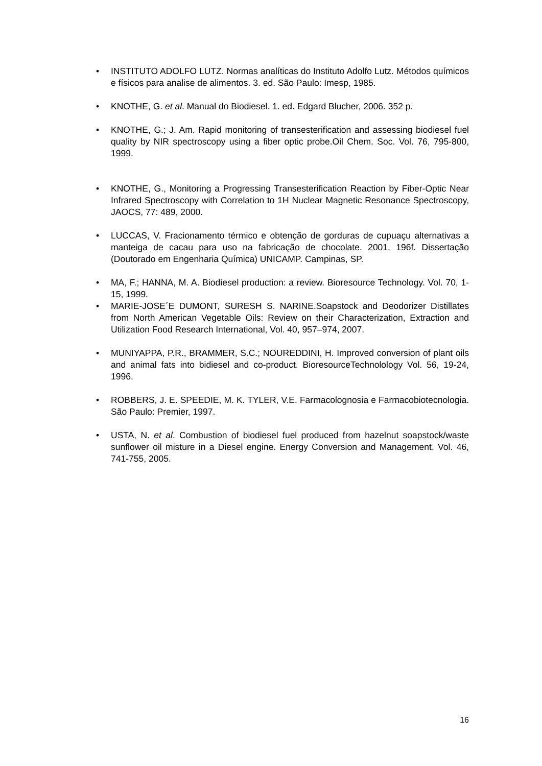• INSTITUTO ADOLFO LUTZ. Normas analíticas do Instituto Adolfo Lutz. Métodos químicos e físicos para analise de alimentos. 3. ed. São Paulo: Imesp, 1985.
• KNOTHE, G. et al. Manual do Biodiesel. 1. ed. Edgard Blucher, 2006. 352 p.
• KNOTHE, G.; J. Am. Rapid monitoring of transesterification and assessing biodiesel fuel quality by NIR spectroscopy using a fiber optic probe.Oil Chem. Soc. Vol. 76, 795-800, 1999.
• KNOTHE, G., Monitoring a Progressing Transesterification Reaction by Fiber-Optic Near Infrared Spectroscopy with Correlation to 1H Nuclear Magnetic Resonance Spectroscopy, JAOCS, 77: 489, 2000.
• LUCCAS, V. Fracionamento térmico e obtenção de gorduras de cupuaçu alternativas a manteiga de cacau para uso na fabricação de chocolate. 2001, 196f. Dissertação (Doutorado em Engenharia Química) UNICAMP. Campinas, SP.
• MA, F.; HANNA, M. A. Biodiesel production: a review. Bioresource Technology. Vol. 70, 1-15, 1999.
• MARIE-JOSE´E DUMONT, SURESH S. NARINE.Soapstock and Deodorizer Distillates from North American Vegetable Oils: Review on their Characterization, Extraction and Utilization Food Research International, Vol. 40, 957–974, 2007.
• MUNIYAPPA, P.R., BRAMMER, S.C.; NOUREDDINI, H. Improved conversion of plant oils and animal fats into bidiesel and co-product. BioresourceTechnolology Vol. 56, 19-24, 1996.
• ROBBERS, J. E. SPEEDIE, M. K. TYLER, V.E. Farmacolognosia e Farmacobiotecnologia. São Paulo: Premier, 1997.
• USTA, N. et al. Combustion of biodiesel fuel produced from hazelnut soapstock/waste sunflower oil misture in a Diesel engine. Energy Conversion and Management. Vol. 46, 741-755, 2005.
16